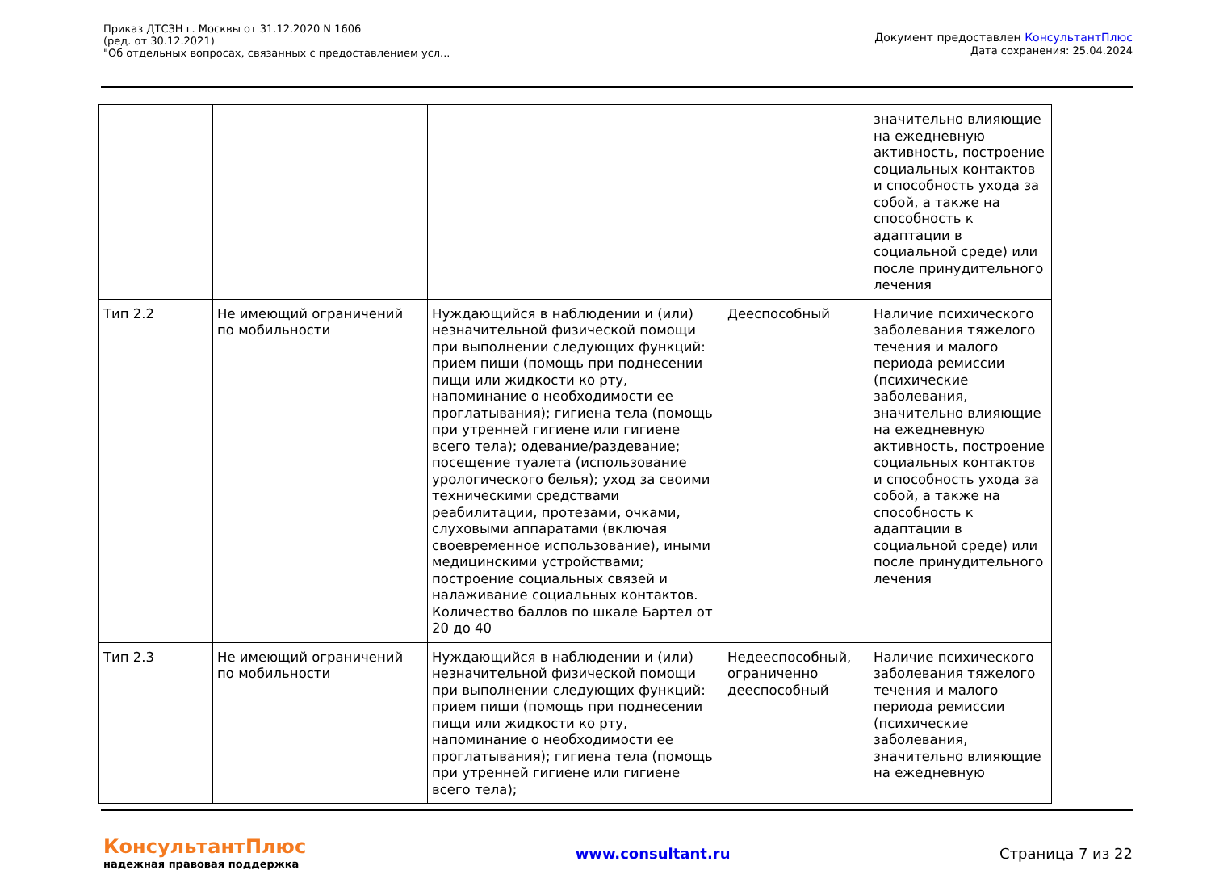Приказ ДТСЗН г. Москвы от 31.12.2020 N 1606
(ред. от 30.12.2021)
"Об отдельных вопросах, связанных с предоставлением усл...
Документ предоставлен КонсультантПлюс
Дата сохранения: 25.04.2024
| | | | | значительно влияющие на ежедневную активность, построение социальных контактов и способность ухода за собой, а также на способность к адаптации в социальной среде) или после принудительного лечения |
| Тип 2.2 | Не имеющий ограничений по мобильности | Нуждающийся в наблюдении и (или) незначительной физической помощи при выполнении следующих функций: прием пищи (помощь при поднесении пищи или жидкости ко рту, напоминание о необходимости ее проглатывания); гигиена тела (помощь при утренней гигиене или гигиене всего тела); одевание/раздевание; посещение туалета (использование урологического белья); уход за своими техническими средствами реабилитации, протезами, очками, слуховыми аппаратами (включая своевременное использование), иными медицинскими устройствами; построение социальных связей и налаживание социальных контактов. Количество баллов по шкале Бартел от 20 до 40 | Дееспособный | Наличие психического заболевания тяжелого течения и малого периода ремиссии (психические заболевания, значительно влияющие на ежедневную активность, построение социальных контактов и способность ухода за собой, а также на способность к адаптации в социальной среде) или после принудительного лечения |
| Тип 2.3 | Не имеющий ограничений по мобильности | Нуждающийся в наблюдении и (или) незначительной физической помощи при выполнении следующих функций: прием пищи (помощь при поднесении пищи или жидкости ко рту, напоминание о необходимости ее проглатывания); гигиена тела (помощь при утренней гигиене или гигиене всего тела); | Недееспособный, ограниченно дееспособный | Наличие психического заболевания тяжелого течения и малого периода ремиссии (психические заболевания, значительно влияющие на ежедневную |
КонсультантПлюс
надежная правовая поддержка
www.consultant.ru Страница 7 из 22